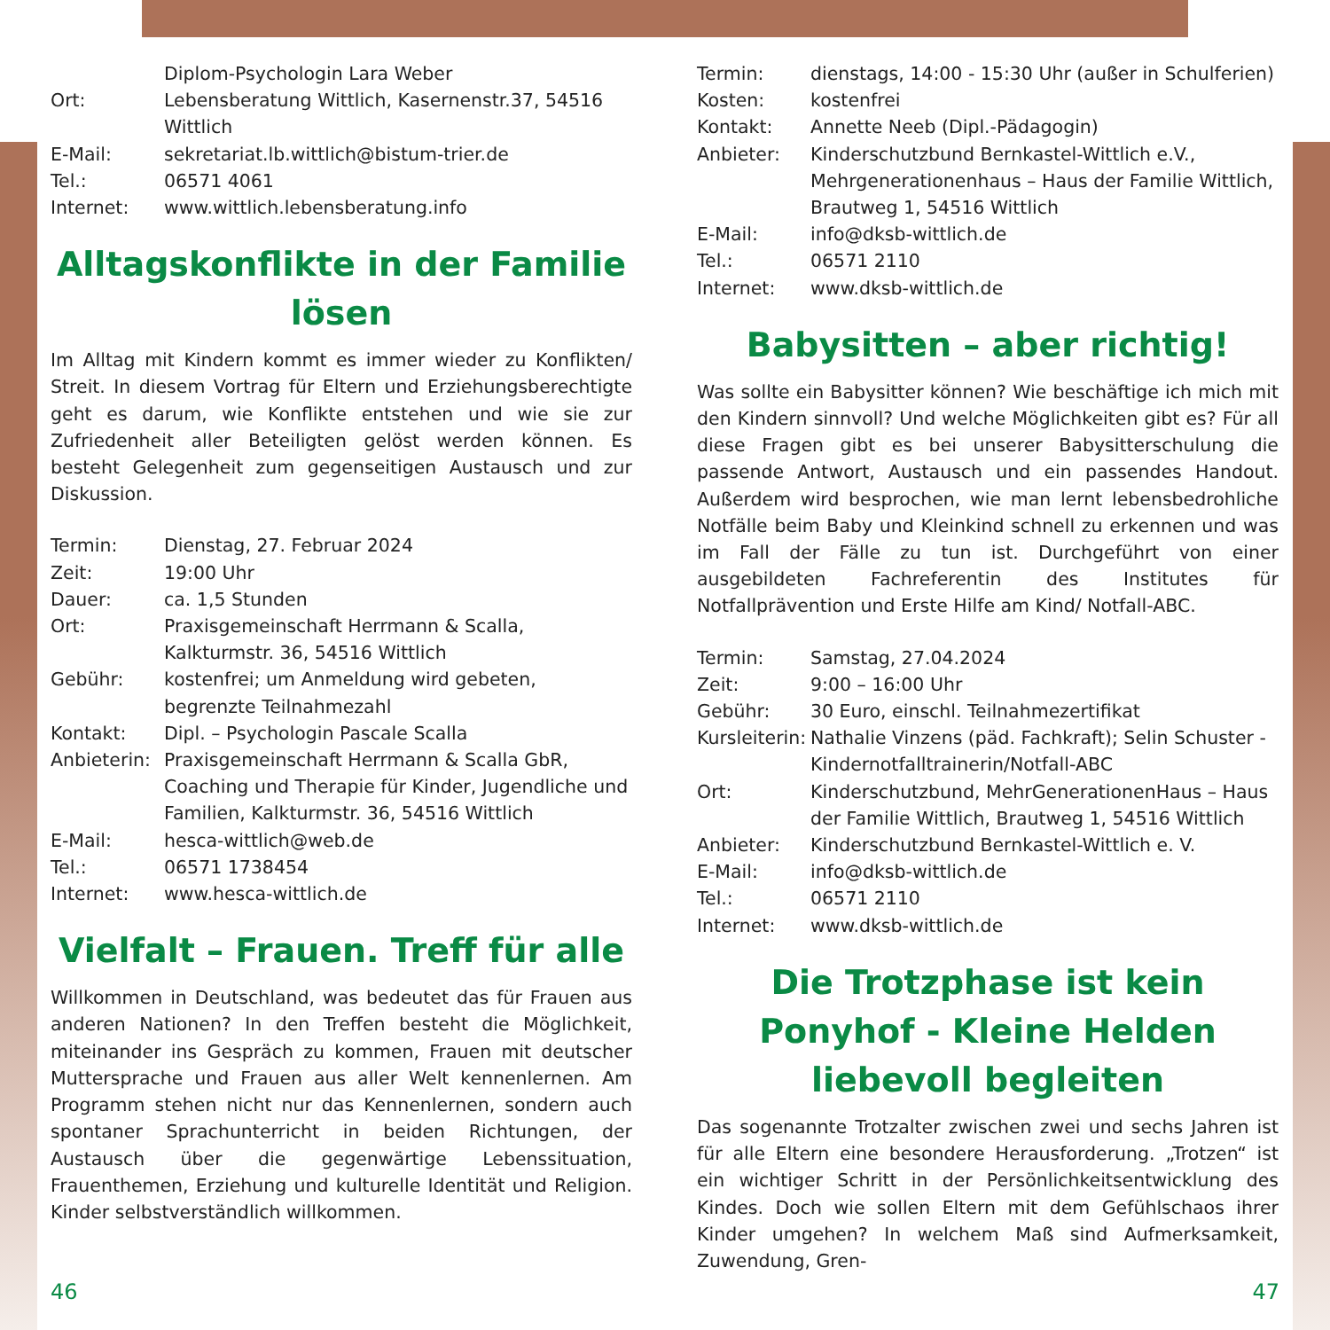| | Diplom-Psychologin Lara Weber |
| Ort: | Lebensberatung Wittlich, Kasernenstr.37, 54516 Wittlich |
| E-Mail: | sekretariat.lb.wittlich@bistum-trier.de |
| Tel.: | 06571 4061 |
| Internet: | www.wittlich.lebensberatung.info |
Alltagskonflikte in der Familie lösen
Im Alltag mit Kindern kommt es immer wieder zu Konflikten/ Streit. In diesem Vortrag für Eltern und Erziehungsberechtigte geht es darum, wie Konflikte entstehen und wie sie zur Zufriedenheit aller Beteiligten gelöst werden können. Es besteht Gelegenheit zum gegenseitigen Austausch und zur Diskussion.
| Termin: | Dienstag, 27. Februar 2024 |
| Zeit: | 19:00 Uhr |
| Dauer: | ca. 1,5 Stunden |
| Ort: | Praxisgemeinschaft Herrmann & Scalla, Kalkturmstr. 36, 54516 Wittlich |
| Gebühr: | kostenfrei; um Anmeldung wird gebeten, begrenzte Teilnahmezahl |
| Kontakt: | Dipl. – Psychologin Pascale Scalla |
| Anbieterin: | Praxisgemeinschaft Herrmann & Scalla GbR, Coaching und Therapie für Kinder, Jugendliche und Familien, Kalkturmstr. 36, 54516 Wittlich |
| E-Mail: | hesca-wittlich@web.de |
| Tel.: | 06571 1738454 |
| Internet: | www.hesca-wittlich.de |
Vielfalt – Frauen. Treff für alle
Willkommen in Deutschland, was bedeutet das für Frauen aus anderen Nationen? In den Treffen besteht die Möglichkeit, miteinander ins Gespräch zu kommen, Frauen mit deutscher Muttersprache und Frauen aus aller Welt kennenlernen. Am Programm stehen nicht nur das Kennenlernen, sondern auch spontaner Sprachunterricht in beiden Richtungen, der Austausch über die gegenwärtige Lebenssituation, Frauenthemen, Erziehung und kulturelle Identität und Religion. Kinder selbstverständlich willkommen.
| Termin: | dienstags, 14:00 - 15:30 Uhr (außer in Schulferien) |
| Kosten: | kostenfrei |
| Kontakt: | Annette Neeb (Dipl.-Pädagogin) |
| Anbieter: | Kinderschutzbund Bernkastel-Wittlich e.V., Mehrgenerationenhaus – Haus der Familie Wittlich, Brautweg 1, 54516 Wittlich |
| E-Mail: | info@dksb-wittlich.de |
| Tel.: | 06571 2110 |
| Internet: | www.dksb-wittlich.de |
Babysitten – aber richtig!
Was sollte ein Babysitter können? Wie beschäftige ich mich mit den Kindern sinnvoll? Und welche Möglichkeiten gibt es? Für all diese Fragen gibt es bei unserer Babysitterschulung die passende Antwort, Austausch und ein passendes Handout. Außerdem wird besprochen, wie man lernt lebensbedrohliche Notfälle beim Baby und Kleinkind schnell zu erkennen und was im Fall der Fälle zu tun ist. Durchgeführt von einer ausgebildeten Fachreferentin des Institutes für Notfallprävention und Erste Hilfe am Kind/ Notfall-ABC.
| Termin: | Samstag, 27.04.2024 |
| Zeit: | 9:00 – 16:00 Uhr |
| Gebühr: | 30 Euro, einschl. Teilnahmezertifikat |
| Kursleiterin: | Nathalie Vinzens (päd. Fachkraft); Selin Schuster - Kindernotfalltrainerin/Notfall-ABC |
| Ort: | Kinderschutzbund, MehrGenerationenHaus – Haus der Familie Wittlich, Brautweg 1, 54516 Wittlich |
| Anbieter: | Kinderschutzbund Bernkastel-Wittlich e. V. |
| E-Mail: | info@dksb-wittlich.de |
| Tel.: | 06571 2110 |
| Internet: | www.dksb-wittlich.de |
Die Trotzphase ist kein Ponyhof - Kleine Helden liebevoll begleiten
Das sogenannte Trotzalter zwischen zwei und sechs Jahren ist für alle Eltern eine besondere Herausforderung. „Trotzen“ ist ein wichtiger Schritt in der Persönlichkeitsentwicklung des Kindes. Doch wie sollen Eltern mit dem Gefühlschaos ihrer Kinder umgehen? In welchem Maß sind Aufmerksamkeit, Zuwendung, Gren-
46 47